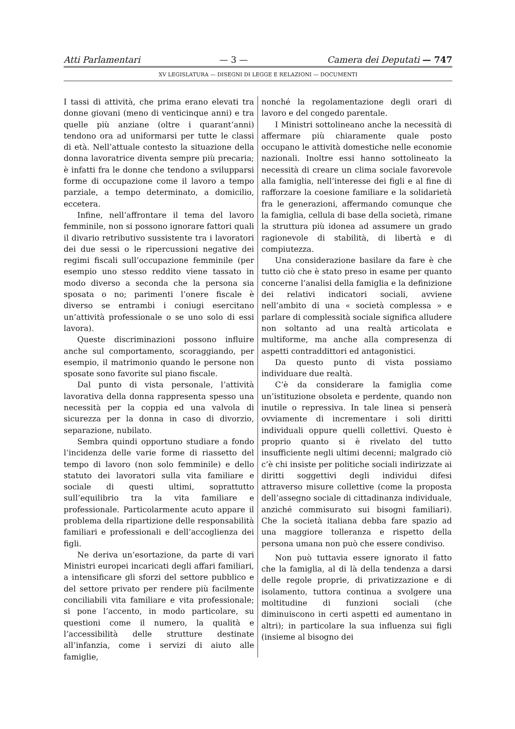Atti Parlamentari — 3 — Camera dei Deputati — 747
XV LEGISLATURA — DISEGNI DI LEGGE E RELAZIONI — DOCUMENTI
I tassi di attività, che prima erano elevati tra donne giovani (meno di venticinque anni) e tra quelle più anziane (oltre i quarant’anni) tendono ora ad uniformarsi per tutte le classi di età. Nell’attuale contesto la situazione della donna lavoratrice diventa sempre più precaria; è infatti fra le donne che tendono a svilupparsi forme di occupazione come il lavoro a tempo parziale, a tempo determinato, a domicilio, eccetera.
Infine, nell’affrontare il tema del lavoro femminile, non si possono ignorare fattori quali il divario retributivo sussistente tra i lavoratori dei due sessi o le ripercussioni negative dei regimi fiscali sull’occupazione femminile (per esempio uno stesso reddito viene tassato in modo diverso a seconda che la persona sia sposata o no; parimenti l’onere fiscale è diverso se entrambi i coniugi esercitano un’attività professionale o se uno solo di essi lavora).
Queste discriminazioni possono influire anche sul comportamento, scoraggiando, per esempio, il matrimonio quando le persone non sposate sono favorite sul piano fiscale.
Dal punto di vista personale, l’attività lavorativa della donna rappresenta spesso una necessità per la coppia ed una valvola di sicurezza per la donna in caso di divorzio, separazione, nubilato.
Sembra quindi opportuno studiare a fondo l’incidenza delle varie forme di riassetto del tempo di lavoro (non solo femminile) e dello statuto dei lavoratori sulla vita familiare e sociale di questi ultimi, soprattutto sull’equilibrio tra la vita familiare e professionale. Particolarmente acuto appare il problema della ripartizione delle responsabilità familiari e professionali e dell’accoglienza dei figli.
Ne deriva un’esortazione, da parte di vari Ministri europei incaricati degli affari familiari, a intensificare gli sforzi del settore pubblico e del settore privato per rendere più facilmente conciliabili vita familiare e vita professionale; si pone l’accento, in modo particolare, su questioni come il numero, la qualità e l’accessibilità delle strutture destinate all’infanzia, come i servizi di aiuto alle famiglie,
nonché la regolamentazione degli orari di lavoro e del congedo parentale.
I Ministri sottolineano anche la necessità di affermare più chiaramente quale posto occupano le attività domestiche nelle economie nazionali. Inoltre essi hanno sottolineato la necessità di creare un clima sociale favorevole alla famiglia, nell’interesse dei figli e al fine di rafforzare la coesione familiare e la solidarietà fra le generazioni, affermando comunque che la famiglia, cellula di base della società, rimane la struttura più idonea ad assumere un grado ragionevole di stabilità, di libertà e di compiutezza.
Una considerazione basilare da fare è che tutto ciò che è stato preso in esame per quanto concerne l’analisi della famiglia e la definizione dei relativi indicatori sociali, avviene nell’ambito di una « società complessa » e parlare di complessità sociale significa alludere non soltanto ad una realtà articolata e multiforme, ma anche alla compresenza di aspetti contraddittori ed antagonistici.
Da questo punto di vista possiamo individuare due realtà.
C’è da considerare la famiglia come un’istituzione obsoleta e perdente, quando non inutile o repressiva. In tale linea si penserà ovviamente di incrementare i soli diritti individuali oppure quelli collettivi. Questo è proprio quanto si è rivelato del tutto insufficiente negli ultimi decenni; malgrado ciò c’è chi insiste per politiche sociali indirizzate ai diritti soggettivi degli individui difesi attraverso misure collettive (come la proposta dell’assegno sociale di cittadinanza individuale, anziché commisurato sui bisogni familiari). Che la società italiana debba fare spazio ad una maggiore tolleranza e rispetto della persona umana non può che essere condiviso.
Non può tuttavia essere ignorato il fatto che la famiglia, al di là della tendenza a darsi delle regole proprie, di privatizzazione e di isolamento, tuttora continua a svolgere una moltitudine di funzioni sociali (che diminuiscono in certi aspetti ed aumentano in altri); in particolare la sua influenza sui figli (insieme al bisogno dei